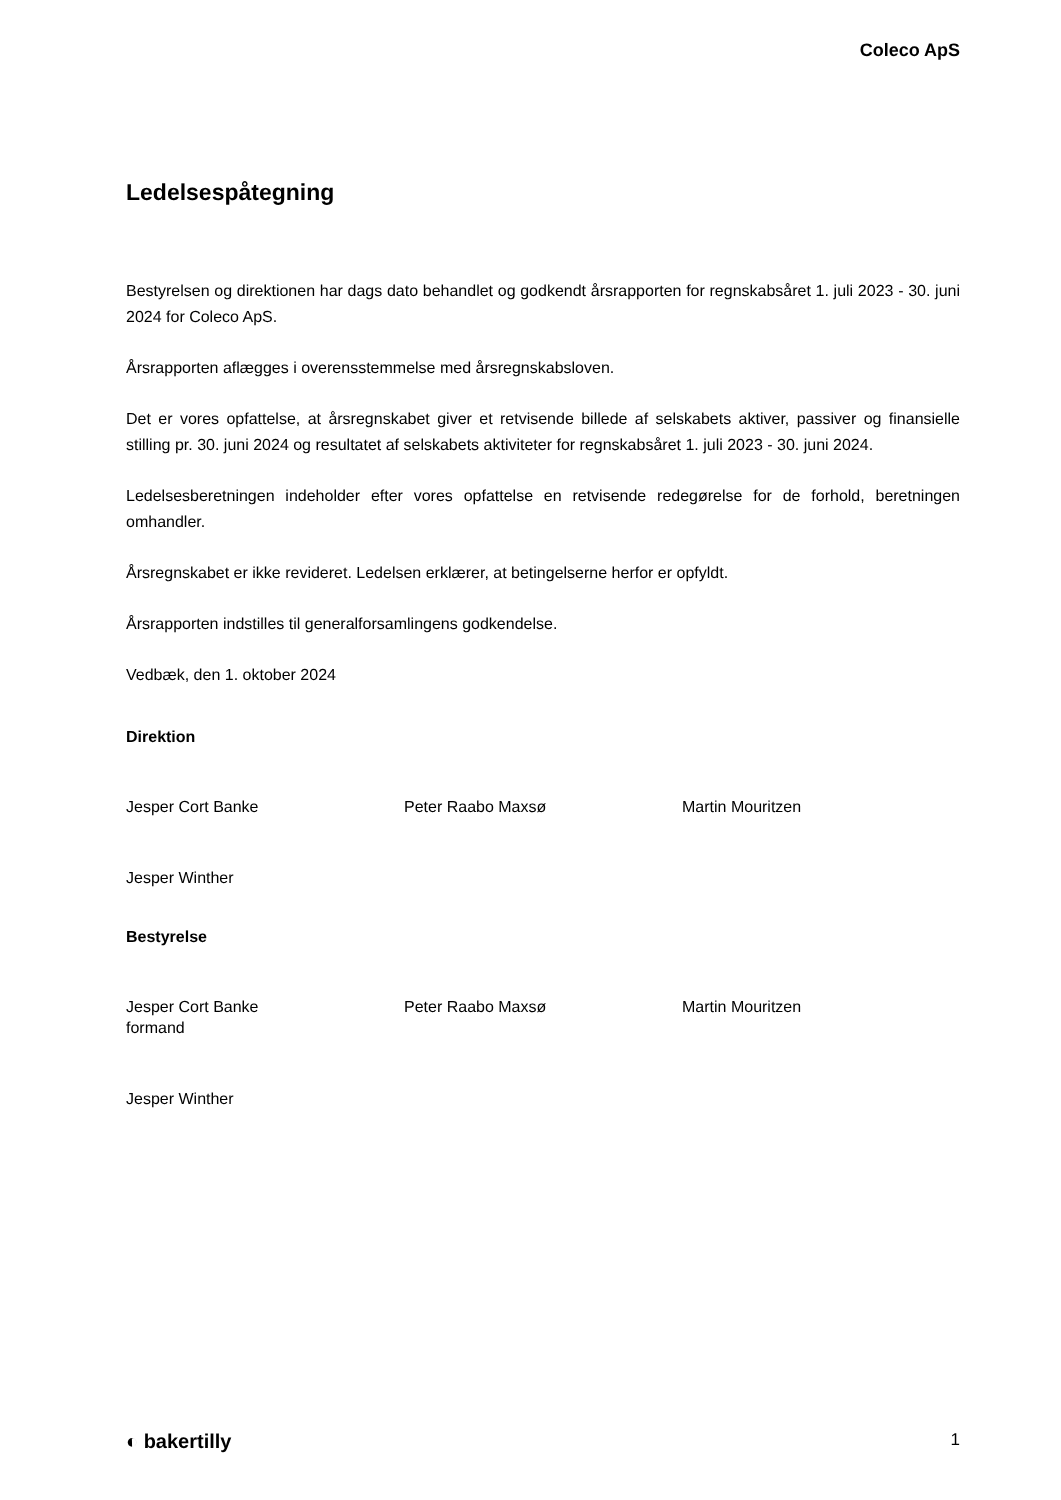Coleco ApS
Ledelsespåtegning
Bestyrelsen og direktionen har dags dato behandlet og godkendt årsrapporten for regnskabsåret 1. juli 2023 - 30. juni 2024 for Coleco ApS.
Årsrapporten aflægges i overensstemmelse med årsregnskabsloven.
Det er vores opfattelse, at årsregnskabet giver et retvisende billede af selskabets aktiver, passiver og finansielle stilling pr. 30. juni 2024 og resultatet af selskabets aktiviteter for regnskabsåret 1. juli 2023 - 30. juni 2024.
Ledelsesberetningen indeholder efter vores opfattelse en retvisende redegørelse for de forhold, beretningen omhandler.
Årsregnskabet er ikke revideret. Ledelsen erklærer, at betingelserne herfor er opfyldt.
Årsrapporten indstilles til generalforsamlingens godkendelse.
Vedbæk, den 1. oktober 2024
Direktion
Jesper Cort Banke Peter Raabo Maxsø Martin Mouritzen
Jesper Winther
Bestyrelse
Jesper Cort Banke
formand
Peter Raabo Maxsø Martin Mouritzen
Jesper Winther
◐ bakertilly 1